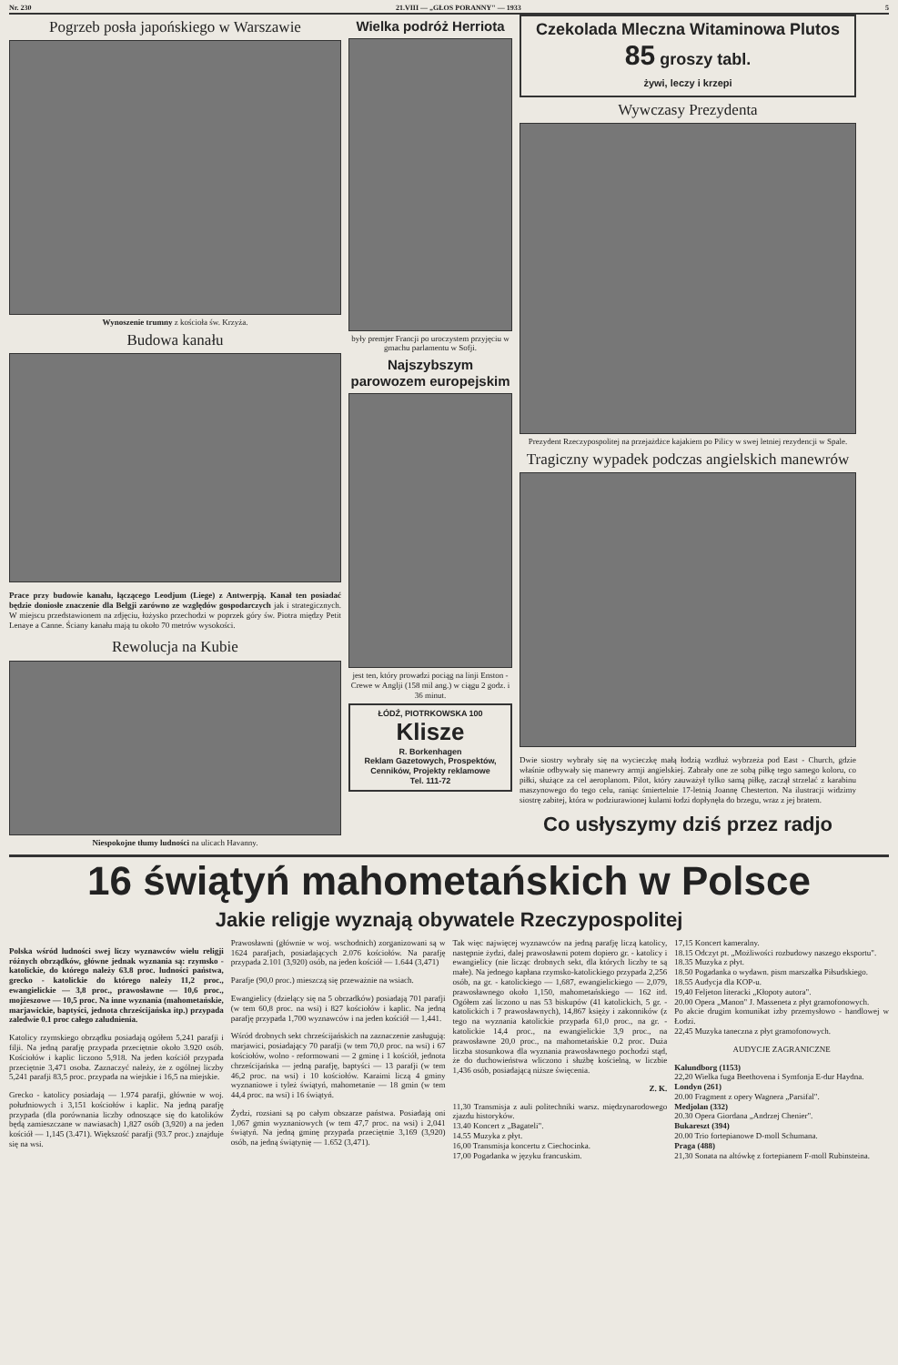Nr. 230 21.VIII — „GŁOS PORANNY" — 1933 5
Pogrzeb posła japońskiego w Warszawie
Wynoszenie trumny z kościoła św. Krzyża.
Budowa kanału
Prace przy budowie kanału, łączącego Leodjum (Liege) z Antwerpją. Kanał ten posiadać będzie doniosłe znaczenie dla Belgji zarówno ze względów gospodarczych jak i strategicznych. W miejscu przedstawionem na zdjęciu, łożysko przechodzi w poprzek góry św. Piotra między Petit Lenaye a Canne. Ściany kanału mają tu około 70 metrów wysokości.
Rewolucja na Kubie
Niespokojne tłumy ludności na ulicach Havanny.
Wielka podróż Herriota
były premjer Francji po uroczystem przyjęciu w gmachu parlamentu w Sofji.
Najszybszym parowozem europejskim
jest ten, który prowadzi pociąg na linji Enston - Crewe w Anglji (158 mil ang.) w ciągu 2 godz. i 36 minut.
ŁÓDŹ, PIOTRKOWSKA 100
Klisze
R. Borkenhagen
Reklam Gazetowych, Prospektów, Cenników, Projekty reklamowe
Tel. 111-72
Czekolada Mleczna Witaminowa Plutos 85 groszy tabl.
żywi, leczy i krzepi
Wywczasy Prezydenta
Prezydent Rzeczypospolitej na przejażdżce kajakiem po Pilicy w swej letniej rezydencji w Spale.
Tragiczny wypadek podczas angielskich manewrów
Dwie siostry wybrały się na wycieczkę małą łodzią wzdłuż wybrzeża pod East - Church, gdzie właśnie odbywały się manewry armji angielskiej. Zabrały one ze sobą piłkę tego samego koloru, co piłki, służące za cel aeroplanom. Pilot, który zauważył tylko samą piłkę, zaczął strzelać z karabinu maszynowego do tego celu, raniąc śmiertelnie 17-letnią Joannę Chesterton. Na ilustracji widzimy siostrę zabitej, która w podziurawionej kulami łodzi dopłynęła do brzegu, wraz z jej bratem.
Co usłyszymy dziś przez radjo
16 świątyń mahometańskich w Polsce
Jakie religje wyznają obywatele Rzeczypospolitej
Polska wśród ludności swej liczy wyznawców wielu religji różnych obrządków, główne jednak wyznania są: rzymsko - katolickie, do którego należy 63.8 proc. ludności państwa, grecko - katolickie do którego należy 11,2 proc., ewangielickie — 3,8 proc., prawosławne — 10,6 proc., mojżeszowe — 10,5 proc. Na inne wyznania (mahometańskie, marjawickie, baptyści, jednota chrześcijańska itp.) przypada zaledwie 0.1 proc całego zaludnienia.
Katolicy rzymskiego obrządku posiadają ogółem 5,241 parafji i filji. Na jedną parafję przypada przeciętnie około 3.920 osób. Kościołów i kaplic liczono 5,918. Na jeden kościół przypada przeciętnie 3,471 osoba. Zaznaczyć należy, że z ogólnej liczby 5,241 parafji 83,5 proc. przypada na wiejskie i 16,5 na miejskie.
Grecko - katolicy posiadają — 1.974 parafji, głównie w woj. południowych i 3,151 kościołów i kaplic. Na jedną parafję przypada (dla porównania liczby odnoszące się do katolików będą zamieszczane w nawiasach) 1,827 osób (3,920) a na jeden kościół — 1,145 (3.471). Większość parafji (93.7 proc.) znajduje się na wsi.
Prawosławni (głównie w woj. wschodnich) zorganizowani są w 1624 parafjach, posiadających 2.076 kościołów. Na parafję przypada 2.101 (3,920) osób, na jeden kościół — 1.644 (3,471)
Parafje (90,0 proc.) mieszczą się przeważnie na wsiach.
Ewangielicy (dzielący się na 5 obrzadków) posiadają 701 parafji (w tem 60,8 proc. na wsi) i 827 kościołów i kaplic. Na jedną parafję przypada 1,700 wyznawców i na jeden kościół — 1,441.
Wśród drobnych sekt chrześcijańskich na zaznaczenie zasługują: marjawici, posiadający 70 parafji (w tem 70,0 proc. na wsi) i 67 kościołów, wolno - reformowani — 2 gminę i 1 kościół, jednota chrześcijańska — jedną parafję, baptyści — 13 parafji (w tem 46,2 proc. na wsi) i 10 kościołów. Karaimi liczą 4 gminy wyznaniowe i tyleż świątyń, mahometanie — 18 gmin (w tem 44,4 proc. na wsi) i 16 świątyń.
Żydzi, rozsiani są po całym obszarze państwa. Posiadają oni 1,067 gmin wyznaniowych (w tem 47,7 proc. na wsi) i 2,041 świątyń. Na jedną gminę przypada przeciętnie 3,169 (3,920) osób, na jedną świątynię — 1.652 (3,471).
Tak więc najwięcej wyznawców na jedną parafję liczą katolicy, następnie żydzi, dalej prawosławni potem dopiero gr. - katolicy i ewangielicy (nie licząc drobnych sekt, dla których liczby te są małe). Na jednego kapłana rzymsko-katolickiego przypada 2,256 osób, na gr. - katolickiego — 1,687, ewangielickiego — 2,079, prawosławnego około 1,150, mahometańskiego — 162 itd. Ogółem zaś liczono u nas 53 biskupów (41 katolickich, 5 gr. - katolickich i 7 prawosławnych), 14,867 księży i zakonników (z tego na wyznania katolickie przypada 61,0 proc., na gr. - katolickie 14,4 proc., na ewangielickie 3,9 proc., na prawosławne 20,0 proc., na mahometańskie 0.2 proc. Duża liczba stosunkowa dla wyznania prawosławnego pochodzi stąd, że do duchowieństwa wliczono i służbę kościelną, w liczbie 1,436 osób, posiadającą niższe święcenia.
Z. K.
11,30 Transmisja z auli politechniki warsz. międzynarodowego zjazdu historyków.
13.40 Koncert z „Bagateli".
14.55 Muzyka z płyt.
16,00 Transmisja koncertu z Ciechocinka.
17,00 Pogadanka w języku francuskim.
17,15 Koncert kameralny.
18.15 Odczyt pt. „Możliwości rozbudowy naszego eksportu".
18.35 Muzyka z płyt.
18.50 Pogadanka o wydawn. pism marszałka Piłsudskiego.
18.55 Audycja dla KOP-u.
19,40 Feljeton literacki „Kłopoty autora".
20.00 Opera „Manon" J. Masseneta z płyt gramofonowych.
Po akcie drugim komunikat izby przemysłowo - handlowej w Łodzi.
22,45 Muzyka taneczna z płyt gramofonowych.
AUDYCJE ZAGRANICZNE
Kalundborg (1153)
22,20 Wielka fuga Beethovena i Symfonja E-dur Haydna.
Londyn (261)
20.00 Fragment z opery Wagnera „Parsifal".
Medjolan (332)
20.30 Opera Giordana „Andrzej Chenier".
Bukareszt (394)
20.00 Trio fortepianowe D-moll Schumana.
Praga (488)
21,30 Sonata na altówkę z fortepianem F-moll Rubinsteina.